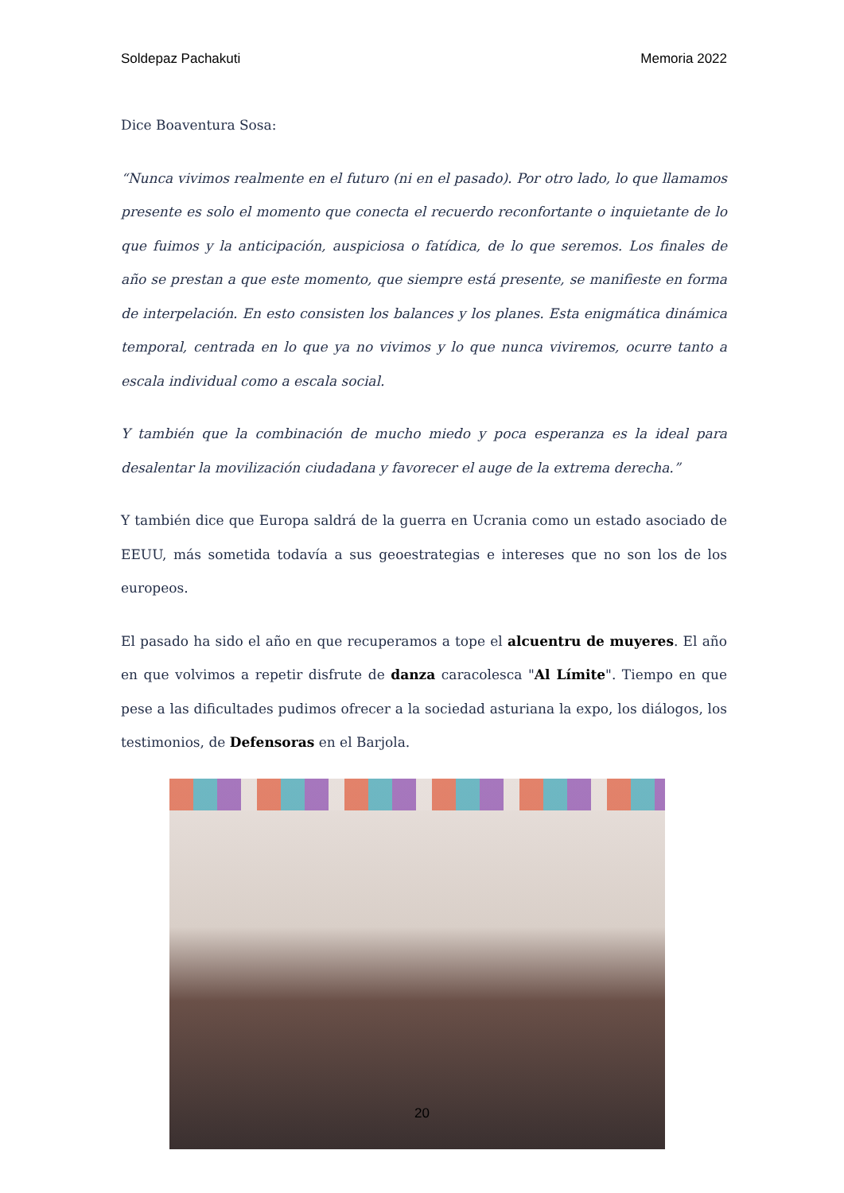Soldepaz Pachakuti Memoria 2022
Dice Boaventura Sosa:
“Nunca vivimos realmente en el futuro (ni en el pasado). Por otro lado, lo que llamamos presente es solo el momento que conecta el recuerdo reconfortante o inquietante de lo que fuimos y la anticipación, auspiciosa o fatídica, de lo que seremos. Los finales de año se prestan a que este momento, que siempre está presente, se manifieste en forma de interpelación. En esto consisten los balances y los planes. Esta enigmática dinámica temporal, centrada en lo que ya no vivimos y lo que nunca viviremos, ocurre tanto a escala individual como a escala social.
Y también que la combinación de mucho miedo y poca esperanza es la ideal para desalentar la movilización ciudadana y favorecer el auge de la extrema derecha.”
Y también dice que Europa saldrá de la guerra en Ucrania como un estado asociado de EEUU, más sometida todavía a sus geoestrategias e intereses que no son los de los europeos.
El pasado ha sido el año en que recuperamos a tope el alcuentru de muyeres. El año en que volvimos a repetir disfrute de danza caracolesca "Al Límite". Tiempo en que pese a las dificultades pudimos ofrecer a la sociedad asturiana la expo, los diálogos, los testimonios, de Defensoras en el Barjola.
20